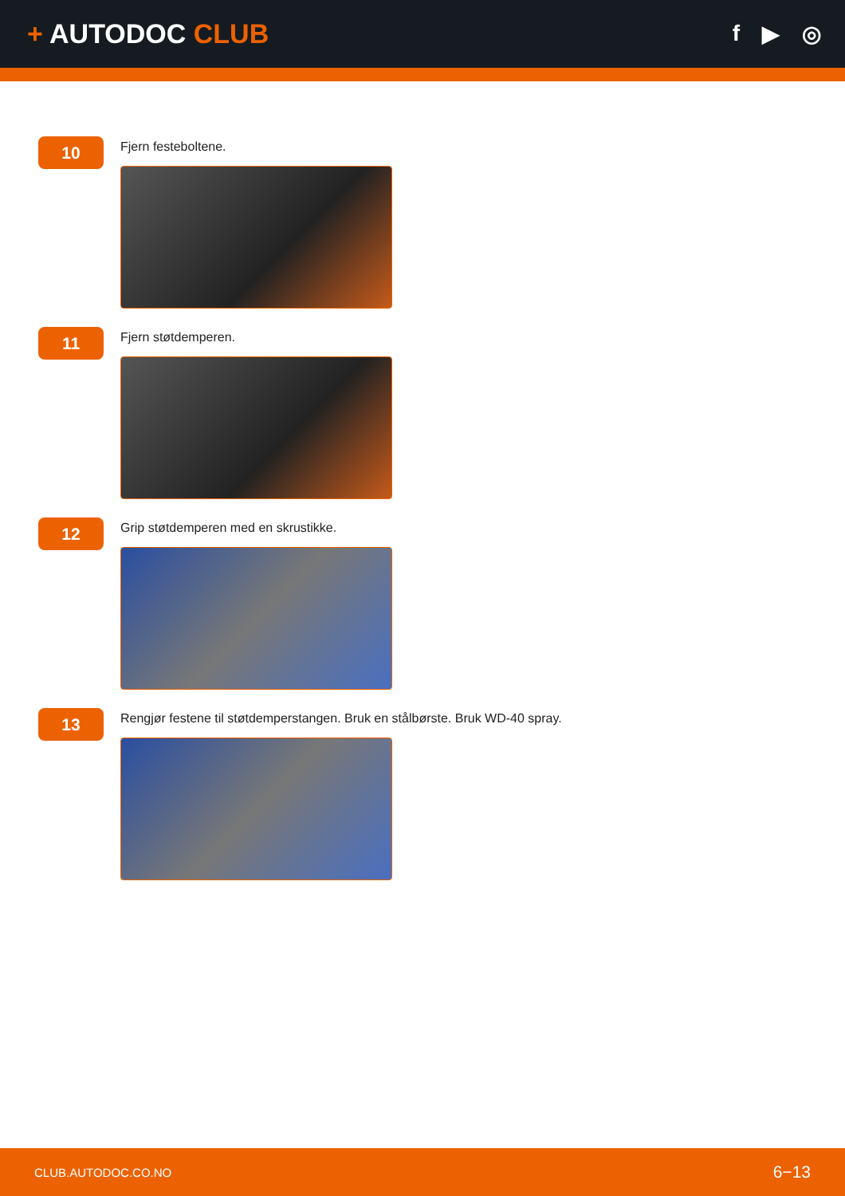+ AUTODOC CLUB
f ▶ ◎
10
Fjern festeboltene.
11
Fjern støtdemperen.
12
Grip støtdemperen med en skrustikke.
13
Rengjør festene til støtdemperstangen. Bruk en stålbørste. Bruk WD-40 spray.
CLUB.AUTODOC.CO.NO 6−13